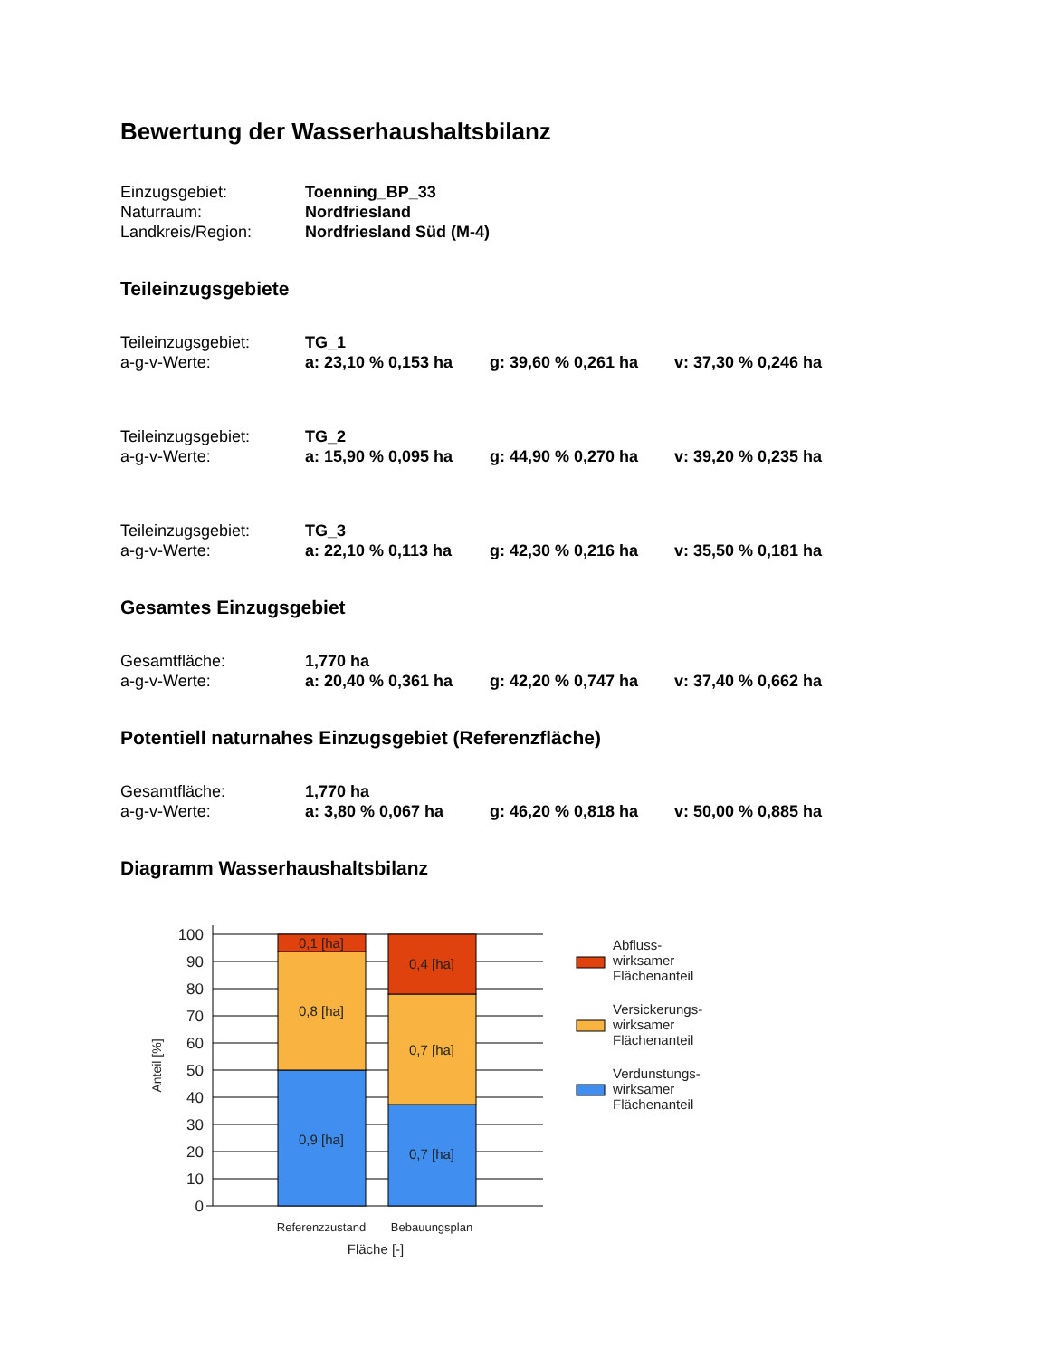Bewertung der Wasserhaushaltsbilanz
| Einzugsgebiet: | Toenning_BP_33 |
| Naturraum: | Nordfriesland |
| Landkreis/Region: | Nordfriesland Süd (M-4) |
Teileinzugsgebiete
| Teileinzugsgebiet: | TG_1 | | |
| a-g-v-Werte: | a: 23,10 % 0,153 ha | g: 39,60 % 0,261 ha | v: 37,30 % 0,246 ha |
| Teileinzugsgebiet: | TG_2 | | |
| a-g-v-Werte: | a: 15,90 % 0,095 ha | g: 44,90 % 0,270 ha | v: 39,20 % 0,235 ha |
| Teileinzugsgebiet: | TG_3 | | |
| a-g-v-Werte: | a: 22,10 % 0,113 ha | g: 42,30 % 0,216 ha | v: 35,50 % 0,181 ha |
Gesamtes Einzugsgebiet
| Gesamtfläche: | 1,770 ha | | |
| a-g-v-Werte: | a: 20,40 % 0,361 ha | g: 42,20 % 0,747 ha | v: 37,40 % 0,662 ha |
Potentiell naturnahes Einzugsgebiet (Referenzfläche)
| Gesamtfläche: | 1,770 ha | | |
| a-g-v-Werte: | a: 3,80 % 0,067 ha | g: 46,20 % 0,818 ha | v: 50,00 % 0,885 ha |
Diagramm Wasserhaushaltsbilanz
100
90
80
70
60
50
40
30
20
10
0
0,1 [ha]
0,8 [ha]
0,9 [ha]
0,4 [ha]
0,7 [ha]
0,7 [ha]
Referenzzustand
Bebauungsplan
Fläche [-]
Anteil [%]
Abfluss-
wirksamer
Flächenanteil
Versickerungs-
wirksamer
Flächenanteil
Verdunstungs-
wirksamer
Flächenanteil